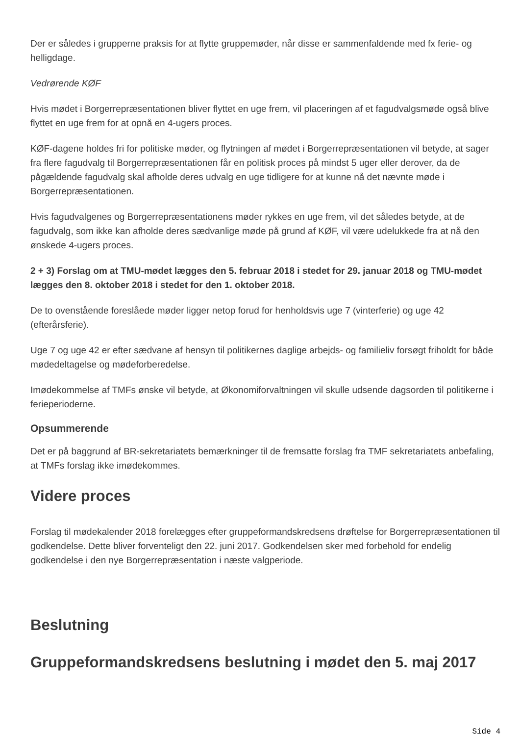Der er således i grupperne praksis for at flytte gruppemøder, når disse er sammenfaldende med fx ferie- og helligdage.
Vedrørende KØF
Hvis mødet i Borgerrepræsentationen bliver flyttet en uge frem, vil placeringen af et fagudvalgsmøde også blive flyttet en uge frem for at opnå en 4-ugers proces.
KØF-dagene holdes fri for politiske møder, og flytningen af mødet i Borgerrepræsentationen vil betyde, at sager fra flere fagudvalg til Borgerrepræsentationen får en politisk proces på mindst 5 uger eller derover, da de pågældende fagudvalg skal afholde deres udvalg en uge tidligere for at kunne nå det nævnte møde i Borgerrepræsentationen.
Hvis fagudvalgenes og Borgerrepræsentationens møder rykkes en uge frem, vil det således betyde, at de fagudvalg, som ikke kan afholde deres sædvanlige møde på grund af KØF, vil være udelukkede fra at nå den ønskede 4-ugers proces.
2 + 3) Forslag om at TMU-mødet lægges den 5. februar 2018 i stedet for 29. januar 2018 og TMU-mødet lægges den 8. oktober 2018 i stedet for den 1. oktober 2018.
De to ovenstående foreslåede møder ligger netop forud for henholdsvis uge 7 (vinterferie) og uge 42 (efterårsferie).
Uge 7 og uge 42 er efter sædvane af hensyn til politikernes daglige arbejds- og familieliv forsøgt friholdt for både mødedeltagelse og mødeforberedelse.
Imødekommelse af TMFs ønske vil betyde, at Økonomiforvaltningen vil skulle udsende dagsorden til politikerne i ferieperioderne.
Opsummerende
Det er på baggrund af BR-sekretariatets bemærkninger til de fremsatte forslag fra TMF sekretariatets anbefaling, at TMFs forslag ikke imødekommes.
Videre proces
Forslag til mødekalender 2018 forelægges efter gruppeformandskredsens drøftelse for Borgerrepræsentationen til godkendelse. Dette bliver forventeligt den 22. juni 2017. Godkendelsen sker med forbehold for endelig godkendelse i den nye Borgerrepræsentation i næste valgperiode.
Beslutning
Gruppeformandskredsens beslutning i mødet den 5. maj 2017
Side 4